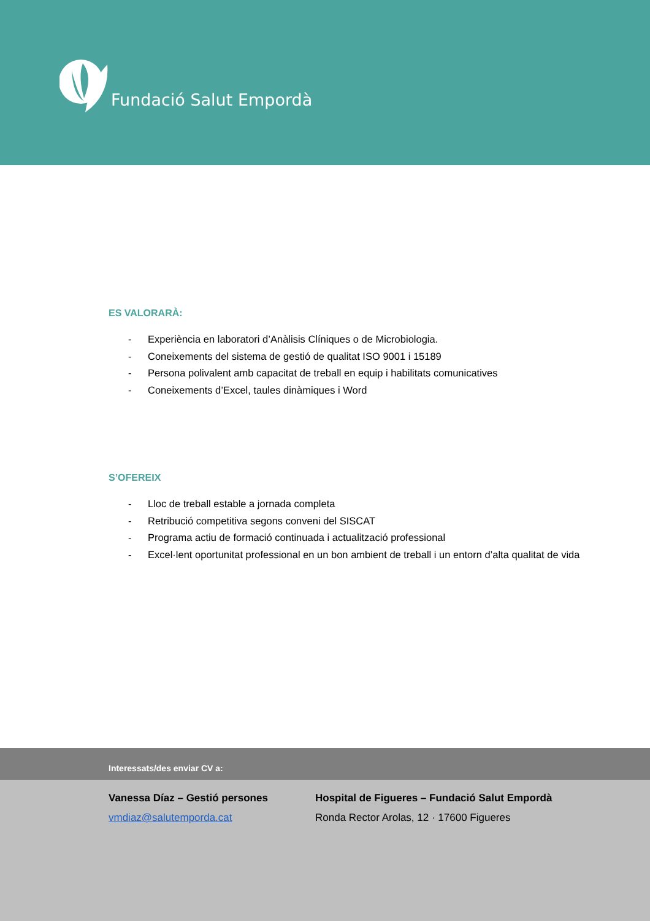Fundació Salut Empordà
ES VALORARÀ:
- Experiència en laboratori d’Anàlisis Clíniques o de Microbiologia.
- Coneixements del sistema de gestió de qualitat ISO 9001 i 15189
- Persona polivalent amb capacitat de treball en equip i habilitats comunicatives
- Coneixements d’Excel, taules dinàmiques i Word
S’OFEREIX
- Lloc de treball estable a jornada completa
- Retribució competitiva segons conveni del SISCAT
- Programa actiu de formació continuada i actualització professional
- Excel·lent oportunitat professional en un bon ambient de treball i un entorn d’alta qualitat de vida
Interessats/des enviar CV a:
Vanessa Díaz – Gestió persones
vmdiaz@salutemporda.cat
Hospital de Figueres – Fundació Salut Empordà
Ronda Rector Arolas, 12 · 17600 Figueres